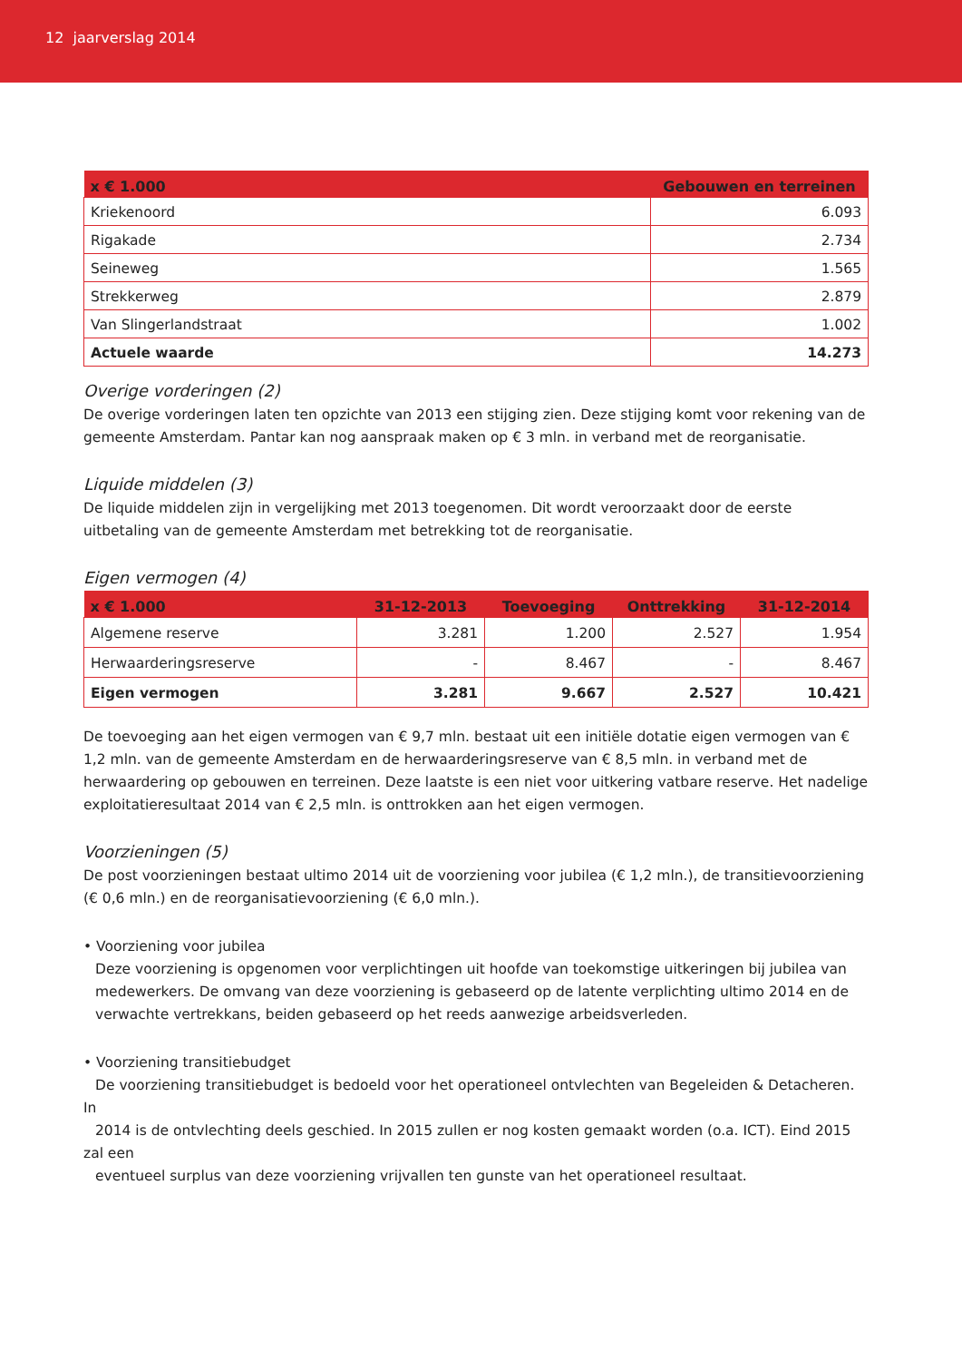12 jaarverslag 2014
| x € 1.000 | Gebouwen en terreinen |
| --- | --- |
| Kriekenoord | 6.093 |
| Rigakade | 2.734 |
| Seineweg | 1.565 |
| Strekkerweg | 2.879 |
| Van Slingerlandstraat | 1.002 |
| Actuele waarde | 14.273 |
Overige vorderingen (2)
De overige vorderingen laten ten opzichte van 2013 een stijging zien. Deze stijging komt voor rekening van de gemeente Amsterdam. Pantar kan nog aanspraak maken op € 3 mln. in verband met de reorganisatie.
Liquide middelen (3)
De liquide middelen zijn in vergelijking met 2013 toegenomen. Dit wordt veroorzaakt door de eerste uitbetaling van de gemeente Amsterdam met betrekking tot de reorganisatie.
Eigen vermogen (4)
| x € 1.000 | 31-12-2013 | Toevoeging | Onttrekking | 31-12-2014 |
| --- | --- | --- | --- | --- |
| Algemene reserve | 3.281 | 1.200 | 2.527 | 1.954 |
| Herwaarderingsreserve | - | 8.467 | - | 8.467 |
| Eigen vermogen | 3.281 | 9.667 | 2.527 | 10.421 |
De toevoeging aan het eigen vermogen van € 9,7 mln. bestaat uit een initiële dotatie eigen vermogen van € 1,2 mln. van de gemeente Amsterdam en de herwaarderingsreserve van € 8,5 mln. in verband met de herwaardering op gebouwen en terreinen. Deze laatste is een niet voor uitkering vatbare reserve. Het nadelige exploitatieresultaat 2014 van € 2,5 mln. is onttrokken aan het eigen vermogen.
Voorzieningen (5)
De post voorzieningen bestaat ultimo 2014 uit de voorziening voor jubilea (€ 1,2 mln.), de transitievoorziening (€ 0,6 mln.) en de reorganisatievoorziening (€ 6,0 mln.).
• Voorziening voor jubilea
Deze voorziening is opgenomen voor verplichtingen uit hoofde van toekomstige uitkeringen bij jubilea van
medewerkers. De omvang van deze voorziening is gebaseerd op de latente verplichting ultimo 2014 en de
verwachte vertrekkans, beiden gebaseerd op het reeds aanwezige arbeidsverleden.
• Voorziening transitiebudget
De voorziening transitiebudget is bedoeld voor het operationeel ontvlechten van Begeleiden & Detacheren. In
2014 is de ontvlechting deels geschied. In 2015 zullen er nog kosten gemaakt worden (o.a. ICT). Eind 2015 zal een
eventueel surplus van deze voorziening vrijvallen ten gunste van het operationeel resultaat.